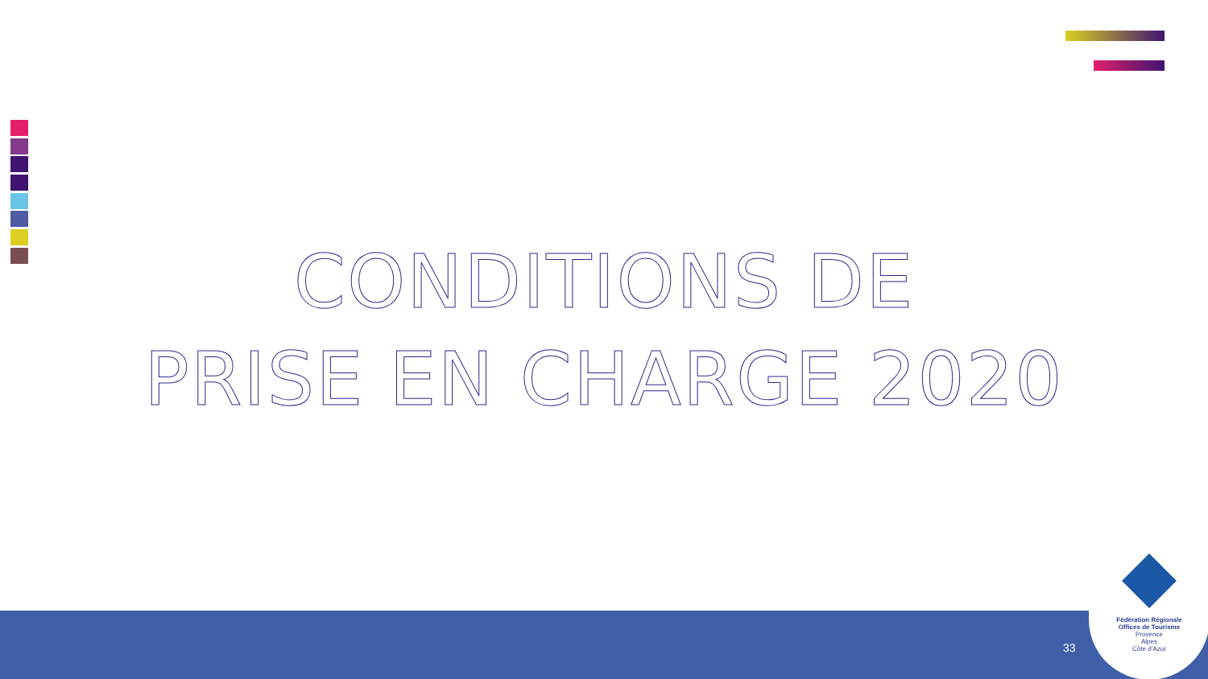CONDITIONS DE
PRISE EN CHARGE 2020
33
Fédération Régionale
Offices de Tourisme
Provence
Alpes
Côte d’Azur